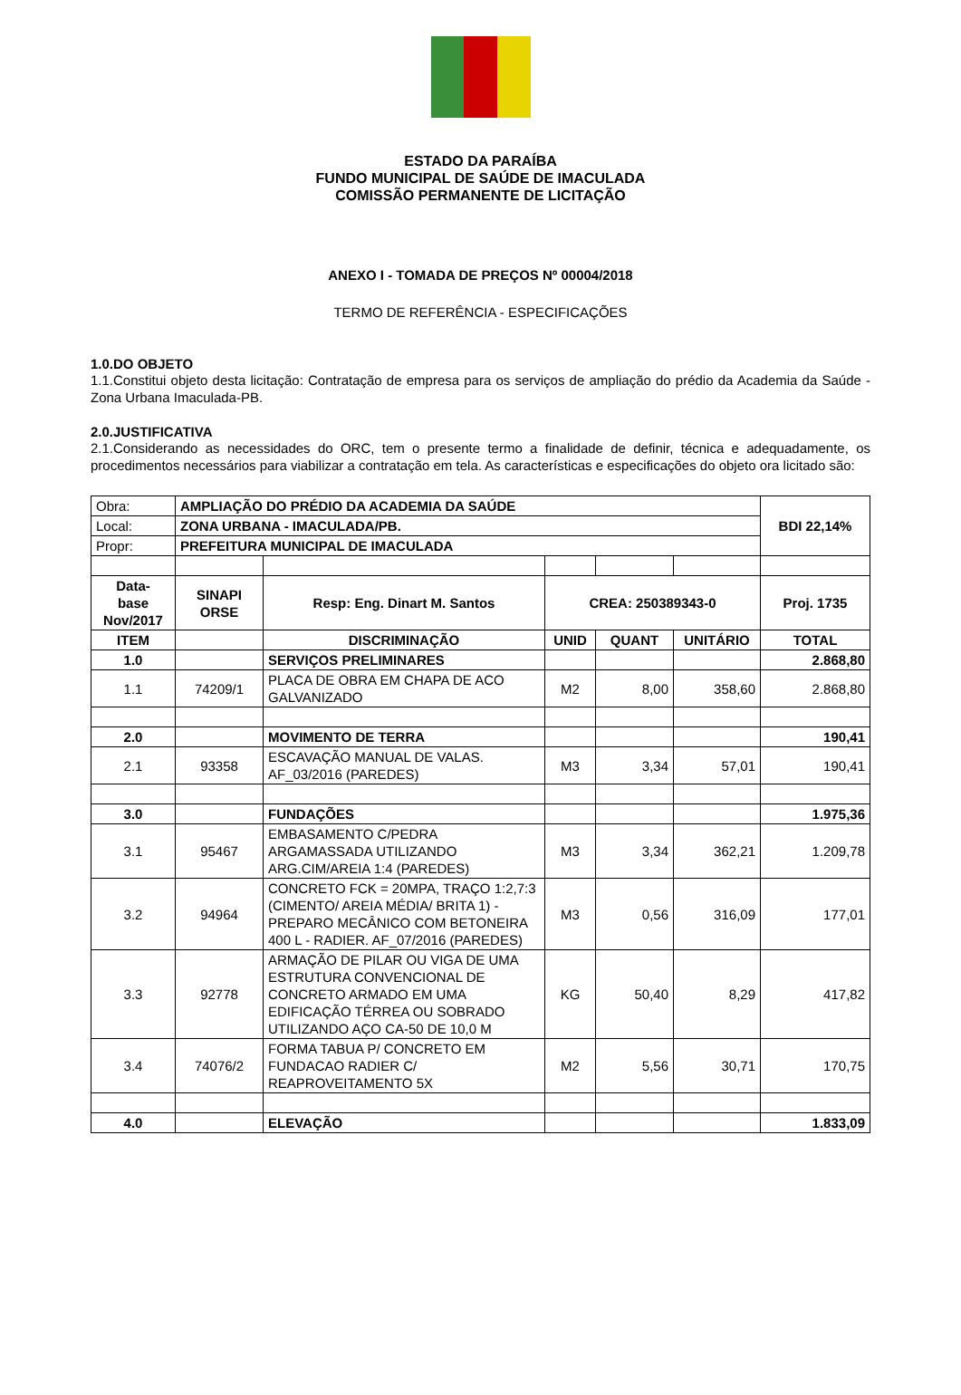ESTADO DA PARAÍBA
FUNDO MUNICIPAL DE SAÚDE DE IMACULADA
COMISSÃO PERMANENTE DE LICITAÇÃO
ANEXO I - TOMADA DE PREÇOS Nº 00004/2018
TERMO DE REFERÊNCIA - ESPECIFICAÇÕES
1.0.DO OBJETO
1.1.Constitui objeto desta licitação: Contratação de empresa para os serviços de ampliação do prédio da Academia da Saúde - Zona Urbana Imaculada-PB.
2.0.JUSTIFICATIVA
2.1.Considerando as necessidades do ORC, tem o presente termo a finalidade de definir, técnica e adequadamente, os procedimentos necessários para viabilizar a contratação em tela. As características e especificações do objeto ora licitado são:
| Obra: | AMPLIAÇÃO DO PRÉDIO DA ACADEMIA DA SAÚDE | | | | | BDI 22,14% |
| Local: | ZONA URBANA - IMACULADA/PB. | | | | | |
| Propr: | PREFEITURA MUNICIPAL DE IMACULADA | | | | | |
| Data- base Nov/2017 | SINAPI ORSE | Resp: Eng. Dinart M. Santos | CREA: 250389343-0 | | | Proj. 1735 |
| ITEM | | DISCRIMINAÇÃO | UNID | QUANT | UNITÁRIO | TOTAL |
| 1.0 | | SERVIÇOS PRELIMINARES | | | | 2.868,80 |
| 1.1 | 74209/1 | PLACA DE OBRA EM CHAPA DE ACO GALVANIZADO | M2 | 8,00 | 358,60 | 2.868,80 |
| 2.0 | | MOVIMENTO DE TERRA | | | | 190,41 |
| 2.1 | 93358 | ESCAVAÇÃO MANUAL DE VALAS. AF_03/2016 (PAREDES) | M3 | 3,34 | 57,01 | 190,41 |
| 3.0 | | FUNDAÇÕES | | | | 1.975,36 |
| 3.1 | 95467 | EMBASAMENTO C/PEDRA ARGAMASSADA UTILIZANDO ARG.CIM/AREIA 1:4 (PAREDES) | M3 | 3,34 | 362,21 | 1.209,78 |
| 3.2 | 94964 | CONCRETO FCK = 20MPA, TRAÇO 1:2,7:3 (CIMENTO/ AREIA MÉDIA/ BRITA 1) - PREPARO MECÂNICO COM BETONEIRA 400 L - RADIER. AF_07/2016 (PAREDES) | M3 | 0,56 | 316,09 | 177,01 |
| 3.3 | 92778 | ARMAÇÃO DE PILAR OU VIGA DE UMA ESTRUTURA CONVENCIONAL DE CONCRETO ARMADO EM UMA EDIFICAÇÃO TÉRREA OU SOBRADO UTILIZANDO AÇO CA-50 DE 10,0 M | KG | 50,40 | 8,29 | 417,82 |
| 3.4 | 74076/2 | FORMA TABUA P/ CONCRETO EM FUNDACAO RADIER C/ REAPROVEITAMENTO 5X | M2 | 5,56 | 30,71 | 170,75 |
| 4.0 | | ELEVAÇÃO | | | | 1.833,09 |